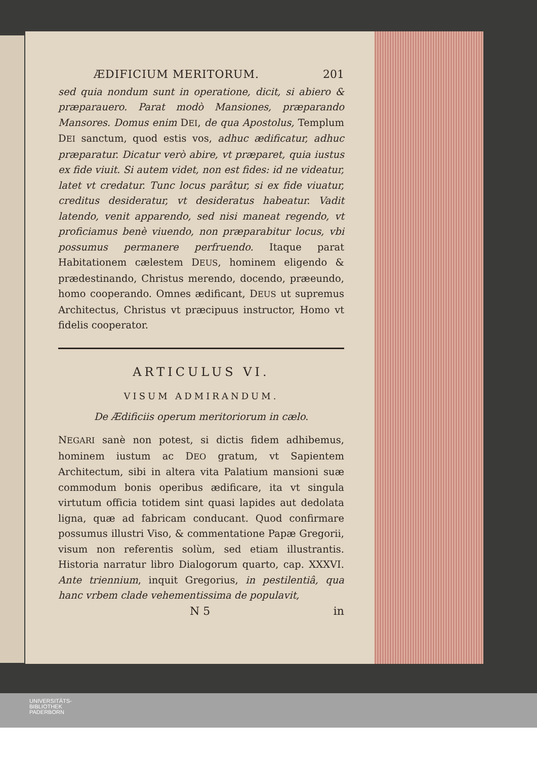ÆDIFICIUM MERITORUM. 201
sed quia nondum sunt in operatione, dicit, si abiero & præparauero. Parat modò Mansiones, præparando Mansores. Domus enim DEI, de qua Apostolus, Templum DEI sanctum, quod estis vos, adhuc ædificatur, adhuc præparatur. Dicatur verò abire, vt præparet, quia iustus ex fide viuit. Si autem videt, non est fides: id ne videatur, latet vt credatur. Tunc locus parâtur, si ex fide viuatur, creditus desideratur, vt desideratus habeatur. Vadit latendo, venit apparendo, sed nisi maneat regendo, vt proficiamus benè viuendo, non præparabitur locus, vbi possumus permanere perfruendo. Itaque parat Habitationem cælestem DEUS, hominem eligendo & prædestinando, Christus merendo, docendo, præeundo, homo cooperando. Omnes ædificant, DEUS ut supremus Architectus, Christus vt præcipuus instructor, Homo vt fidelis cooperator.
ARTICULUS VI.
VISUM ADMIRANDUM.
De Ædificiis operum meritoriorum in cælo.
NEGARI sanè non potest, si dictis fidem adhibemus, hominem iustum ac DEO gratum, vt Sapientem Architectum, sibi in altera vita Palatium mansioni suæ commodum bonis operibus ædificare, ita vt singula virtutum officia totidem sint quasi lapides aut dedolata ligna, quæ ad fabricam conducant. Quod confirmare possumus illustri Viso, & commentatione Papæ Gregorii, visum non referentis solùm, sed etiam illustrantis. Historia narratur libro Dialogorum quarto, cap. XXXVI. Ante triennium, inquit Gregorius, in pestilentiâ, qua hanc vrbem clade vehementissima de populavit,
N 5 in
UNIVERSITÄTS-
BIBLIOTHEK
PADERBORN